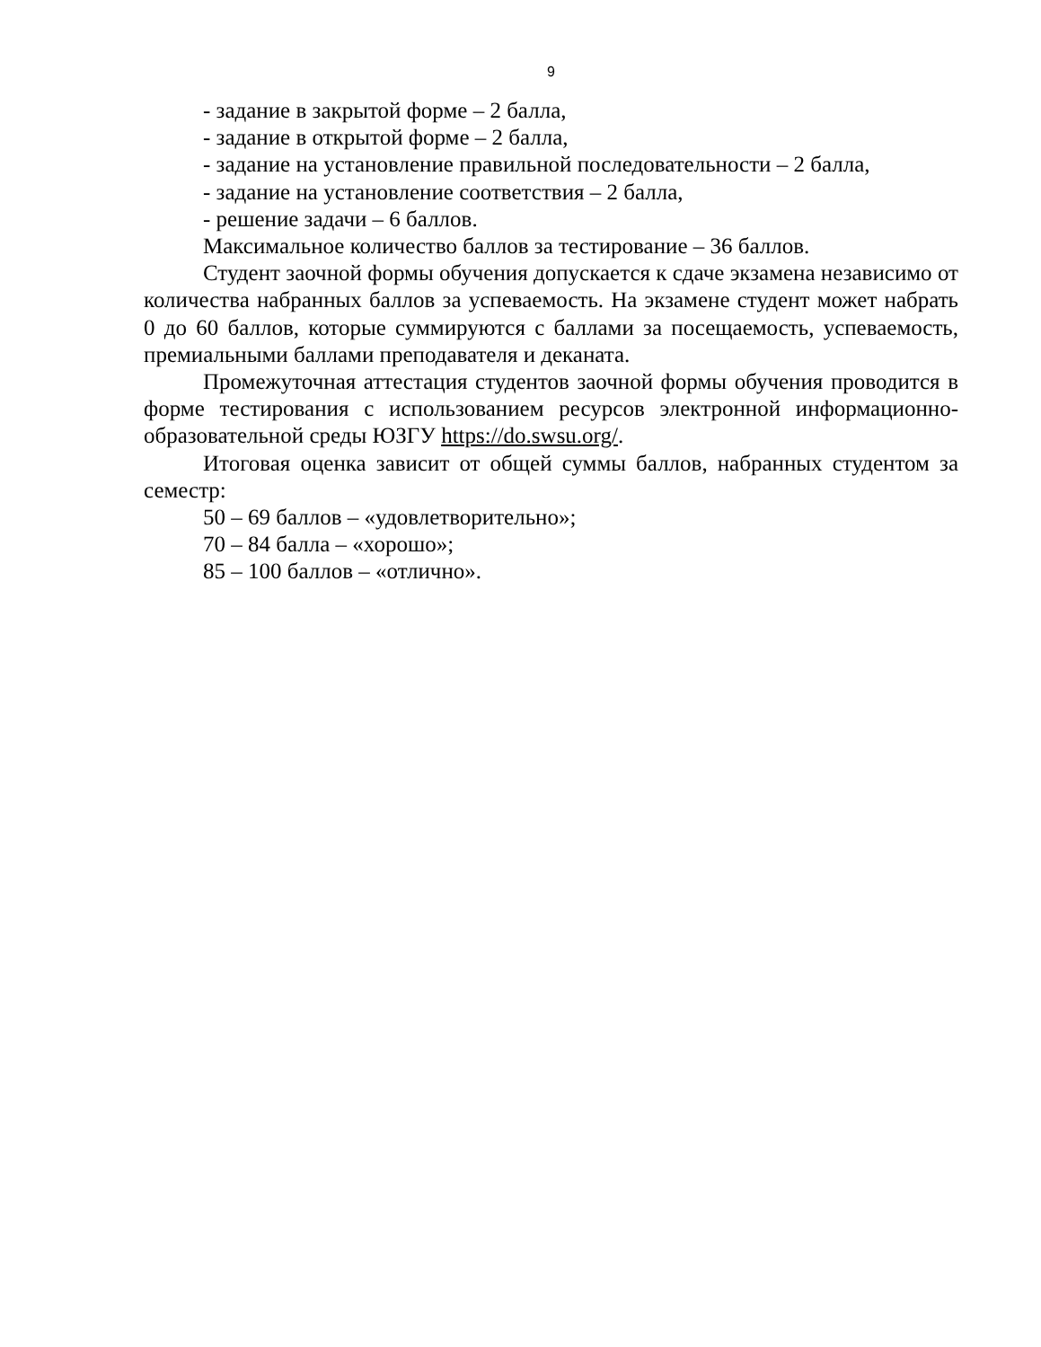9
- задание в закрытой форме – 2 балла,
- задание в открытой форме – 2 балла,
- задание на установление правильной последовательности – 2 балла,
- задание на установление соответствия – 2 балла,
- решение задачи – 6 баллов.
Максимальное количество баллов за тестирование – 36 баллов.
Студент заочной формы обучения допускается к сдаче экзамена независимо от количества набранных баллов за успеваемость. На экзамене студент может набрать 0 до 60 баллов, которые суммируются с баллами за посещаемость, успеваемость, премиальными баллами преподавателя и деканата.
Промежуточная аттестация студентов заочной формы обучения проводится в форме тестирования с использованием ресурсов электронной информационно-образовательной среды ЮЗГУ https://do.swsu.org/.
Итоговая оценка зависит от общей суммы баллов, набранных студентом за семестр:
50 – 69 баллов – «удовлетворительно»;
70 – 84 балла – «хорошо»;
85 – 100 баллов – «отлично».